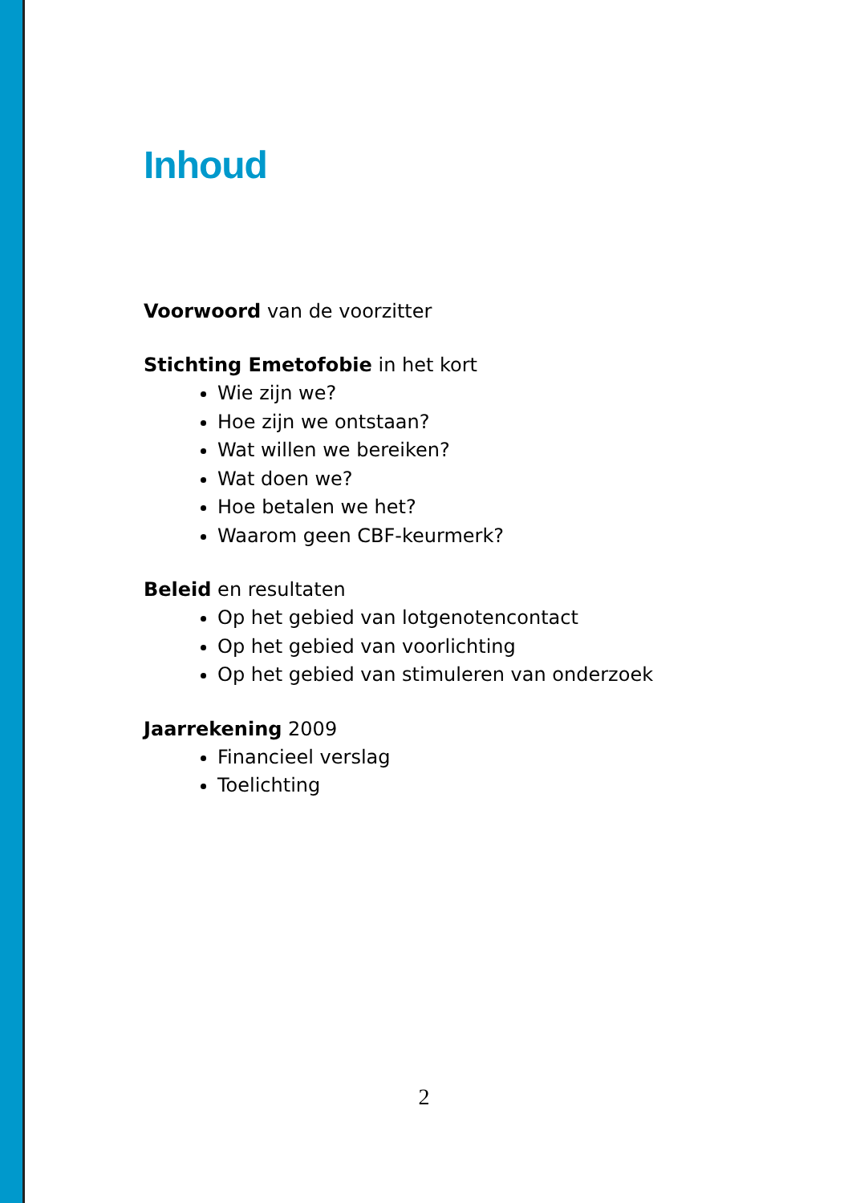Inhoud
Voorwoord van de voorzitter
Stichting Emetofobie in het kort
Wie zijn we?
Hoe zijn we ontstaan?
Wat willen we bereiken?
Wat doen we?
Hoe betalen we het?
Waarom geen CBF-keurmerk?
Beleid en resultaten
Op het gebied van lotgenotencontact
Op het gebied van voorlichting
Op het gebied van stimuleren van onderzoek
Jaarrekening 2009
Financieel verslag
Toelichting
2